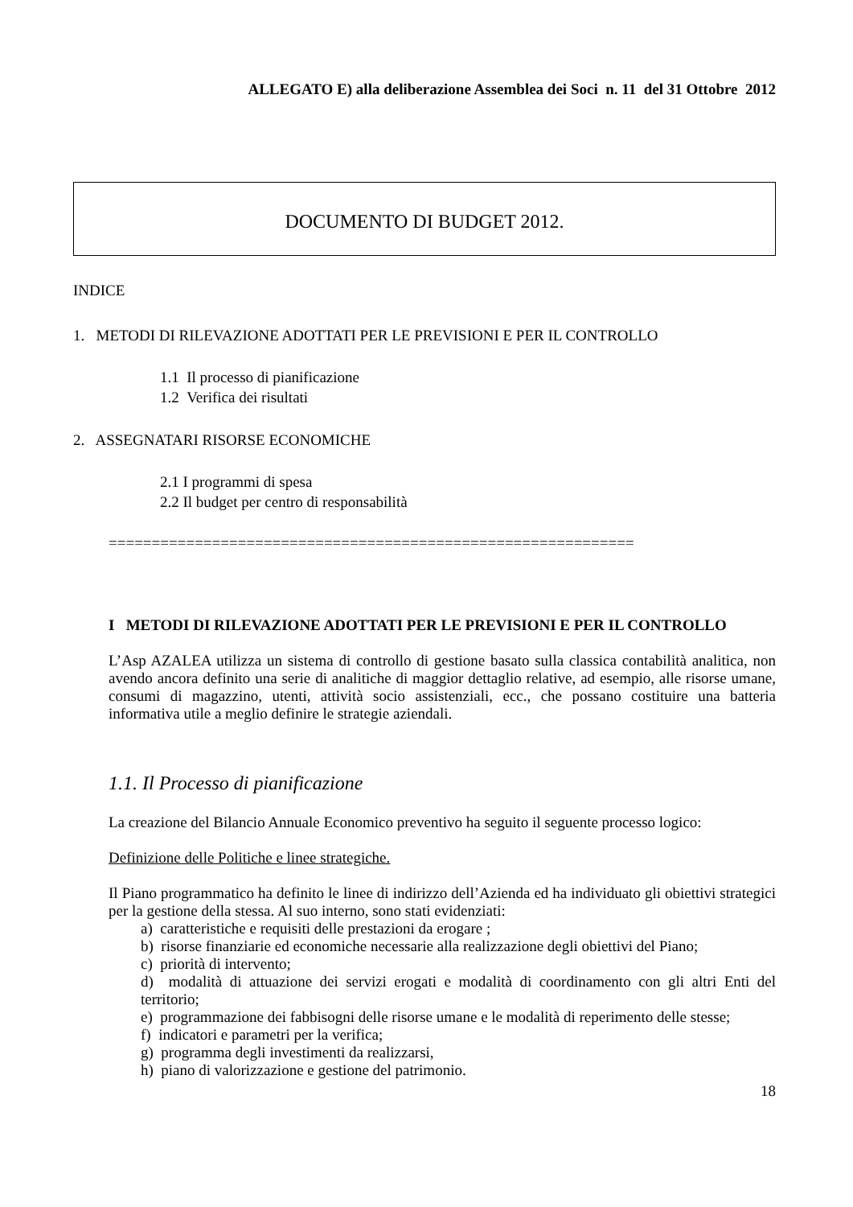ALLEGATO E) alla deliberazione Assemblea dei Soci n. 11 del 31 Ottobre 2012
DOCUMENTO DI BUDGET 2012.
INDICE
1. METODI DI RILEVAZIONE ADOTTATI PER LE PREVISIONI E PER IL CONTROLLO
1.1 Il processo di pianificazione
1.2 Verifica dei risultati
2. ASSEGNATARI RISORSE ECONOMICHE
2.1 I programmi di spesa
2.2 Il budget per centro di responsabilità
=============================================================
I METODI DI RILEVAZIONE ADOTTATI PER LE PREVISIONI E PER IL CONTROLLO
L’Asp AZALEA utilizza un sistema di controllo di gestione basato sulla classica contabilità analitica, non avendo ancora definito una serie di analitiche di maggior dettaglio relative, ad esempio, alle risorse umane, consumi di magazzino, utenti, attività socio assistenziali, ecc., che possano costituire una batteria informativa utile a meglio definire le strategie aziendali.
1.1. Il Processo di pianificazione
La creazione del Bilancio Annuale Economico preventivo ha seguito il seguente processo logico:
Definizione delle Politiche e linee strategiche.
Il Piano programmatico ha definito le linee di indirizzo dell’Azienda ed ha individuato gli obiettivi strategici per la gestione della stessa. Al suo interno, sono stati evidenziati:
a) caratteristiche e requisiti delle prestazioni da erogare ;
b) risorse finanziarie ed economiche necessarie alla realizzazione degli obiettivi del Piano;
c) priorità di intervento;
d) modalità di attuazione dei servizi erogati e modalità di coordinamento con gli altri Enti del territorio;
e) programmazione dei fabbisogni delle risorse umane e le modalità di reperimento delle stesse;
f) indicatori e parametri per la verifica;
g) programma degli investimenti da realizzarsi,
h) piano di valorizzazione e gestione del patrimonio.
18